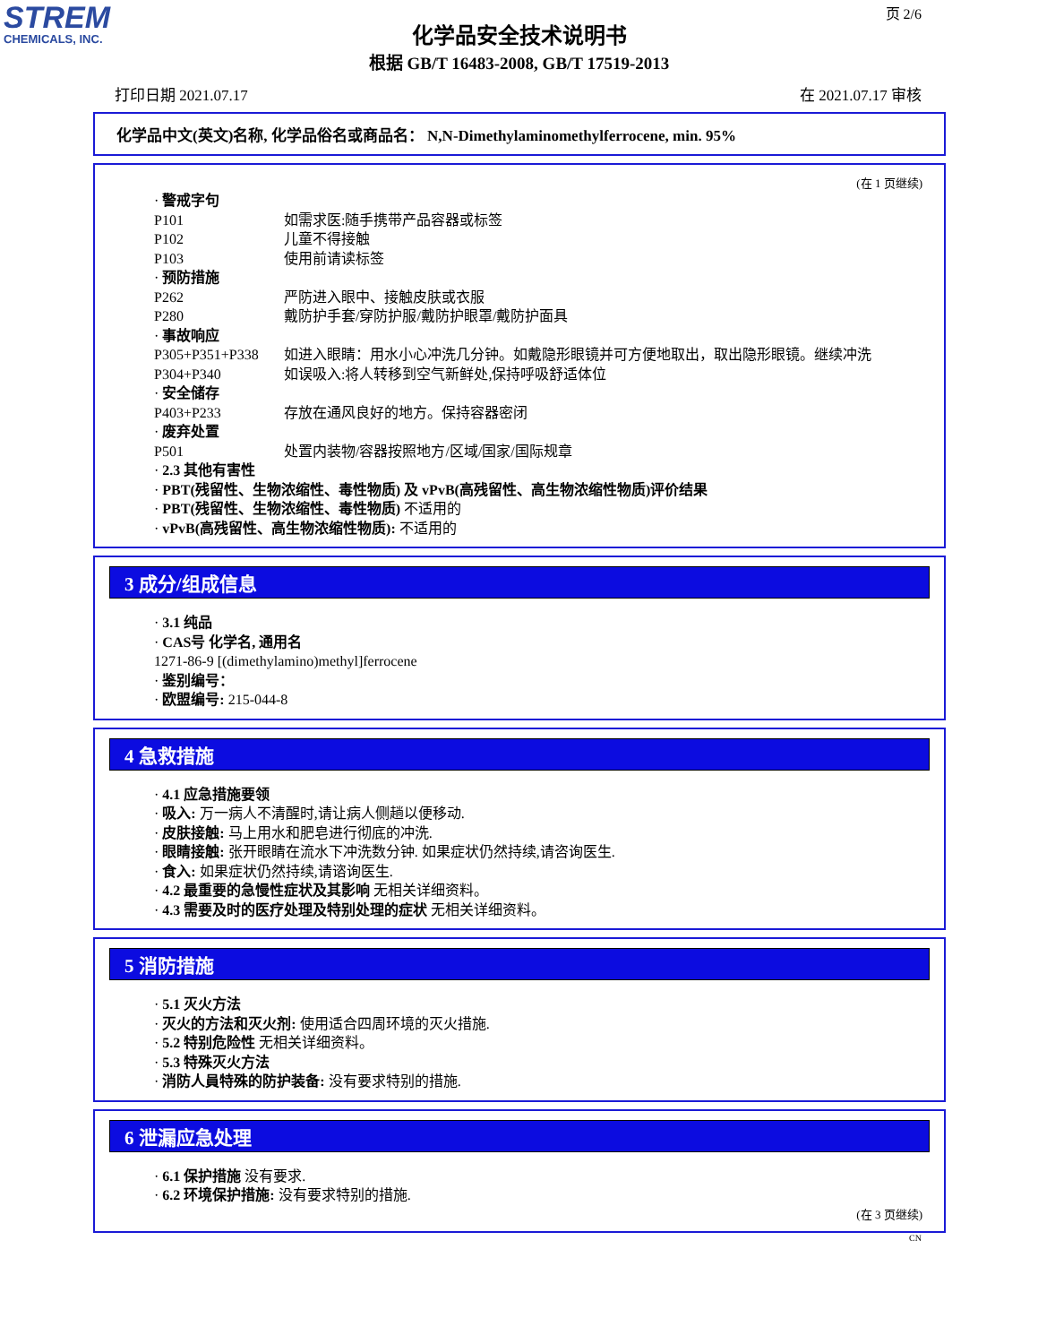STREM
CHEMICALS, INC.
页 2/6
化学品安全技术说明书
根据 GB/T 16483-2008, GB/T 17519-2013
打印日期 2021.07.17 在 2021.07.17 审核
化学品中文(英文)名称, 化学品俗名或商品名： N,N-Dimethylaminomethylferrocene, min. 95%
(在 1 页继续)
· 警戒字句
P101 如需求医:随手携带产品容器或标签
P102 儿童不得接触
P103 使用前请读标签
· 预防措施
P262 严防进入眼中、接触皮肤或衣服
P280 戴防护手套/穿防护服/戴防护眼罩/戴防护面具
· 事故响应
P305+P351+P338 如进入眼睛：用水小心冲洗几分钟。如戴隐形眼镜并可方便地取出，取出隐形眼镜。继续冲洗
P304+P340 如误吸入:将人转移到空气新鲜处,保持呼吸舒适体位
· 安全储存
P403+P233 存放在通风良好的地方。保持容器密闭
· 废弃处置
P501 处置内装物/容器按照地方/区域/国家/国际规章
· 2.3 其他有害性
· PBT(残留性、生物浓缩性、毒性物质) 及 vPvB(高残留性、高生物浓缩性物质)评价结果
· PBT(残留性、生物浓缩性、毒性物质) 不适用的
· vPvB(高残留性、高生物浓缩性物质): 不适用的
3 成分/组成信息
· 3.1 纯品
· CAS号 化学名, 通用名
1271-86-9 [(dimethylamino)methyl]ferrocene
· 鉴别编号：
· 欧盟编号: 215-044-8
4 急救措施
· 4.1 应急措施要领
· 吸入: 万一病人不清醒时,请让病人侧趟以便移动.
· 皮肤接触: 马上用水和肥皂进行彻底的冲洗.
· 眼睛接触: 张开眼睛在流水下冲洗数分钟. 如果症状仍然持续,请咨询医生.
· 食入: 如果症状仍然持续,请谘询医生.
· 4.2 最重要的急慢性症状及其影响 无相关详细资料。
· 4.3 需要及时的医疗处理及特别处理的症状 无相关详细资料。
5 消防措施
· 5.1 灭火方法
· 灭火的方法和灭火剂: 使用适合四周环境的灭火措施.
· 5.2 特别危险性 无相关详细资料。
· 5.3 特殊灭火方法
· 消防人員特殊的防护装备: 没有要求特别的措施.
6 泄漏应急处理
· 6.1 保护措施 没有要求.
· 6.2 环境保护措施: 没有要求特别的措施.
(在 3 页继续)
CN